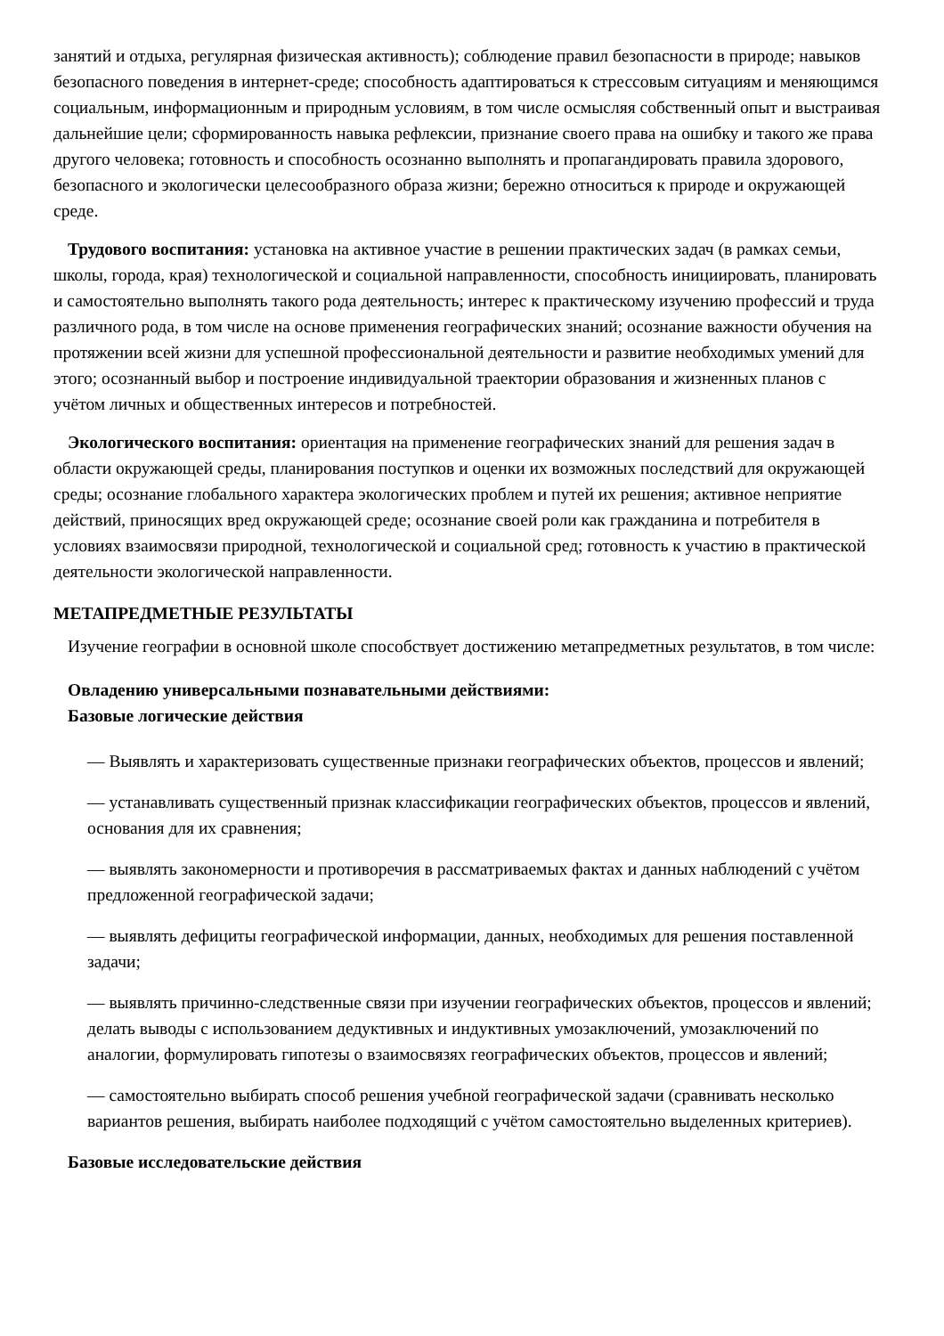занятий и отдыха, регулярная физическая активность); соблюдение правил безопасности в природе; навыков безопасного поведения в интернет-среде; способность адаптироваться к стрессовым ситуациям и меняющимся социальным, информационным и природным условиям, в том числе осмысляя собственный опыт и выстраивая дальнейшие цели; сформированность навыка рефлексии, признание своего права на ошибку и такого же права другого человека; готовность и способность осознанно выполнять и пропагандировать правила здорового, безопасного и экологически целесообразного образа жизни; бережно относиться к природе и окружающей среде.
Трудового воспитания: установка на активное участие в решении практических задач (в рамках семьи, школы, города, края) технологической и социальной направленности, способность инициировать, планировать и самостоятельно выполнять такого рода деятельность; интерес к практическому изучению профессий и труда различного рода, в том числе на основе применения географических знаний; осознание важности обучения на протяжении всей жизни для успешной профессиональной деятельности и развитие необходимых умений для этого; осознанный выбор и построение индивидуальной траектории образования и жизненных планов с учётом личных и общественных интересов и потребностей.
Экологического воспитания: ориентация на применение географических знаний для решения задач в области окружающей среды, планирования поступков и оценки их возможных последствий для окружающей среды; осознание глобального характера экологических проблем и путей их решения; активное неприятие действий, приносящих вред окружающей среде; осознание своей роли как гражданина и потребителя в условиях взаимосвязи природной, технологической и социальной сред; готовность к участию в практической деятельности экологической направленности.
МЕТАПРЕДМЕТНЫЕ РЕЗУЛЬТАТЫ
Изучение географии в основной школе способствует достижению метапредметных результатов, в том числе:
Овладению универсальными познавательными действиями:
Базовые логические действия
— Выявлять и характеризовать существенные признаки географических объектов, процессов и явлений;
— устанавливать существенный признак классификации географических объектов, процессов и явлений, основания для их сравнения;
— выявлять закономерности и противоречия в рассматриваемых фактах и данных наблюдений с учётом предложенной географической задачи;
— выявлять дефициты географической информации, данных, необходимых для решения поставленной задачи;
— выявлять причинно-следственные связи при изучении географических объектов, процессов и явлений; делать выводы с использованием дедуктивных и индуктивных умозаключений, умозаключений по аналогии, формулировать гипотезы о взаимосвязях географических объектов, процессов и явлений;
— самостоятельно выбирать способ решения учебной географической задачи (сравнивать несколько вариантов решения, выбирать наиболее подходящий с учётом самостоятельно выделенных критериев).
Базовые исследовательские действия